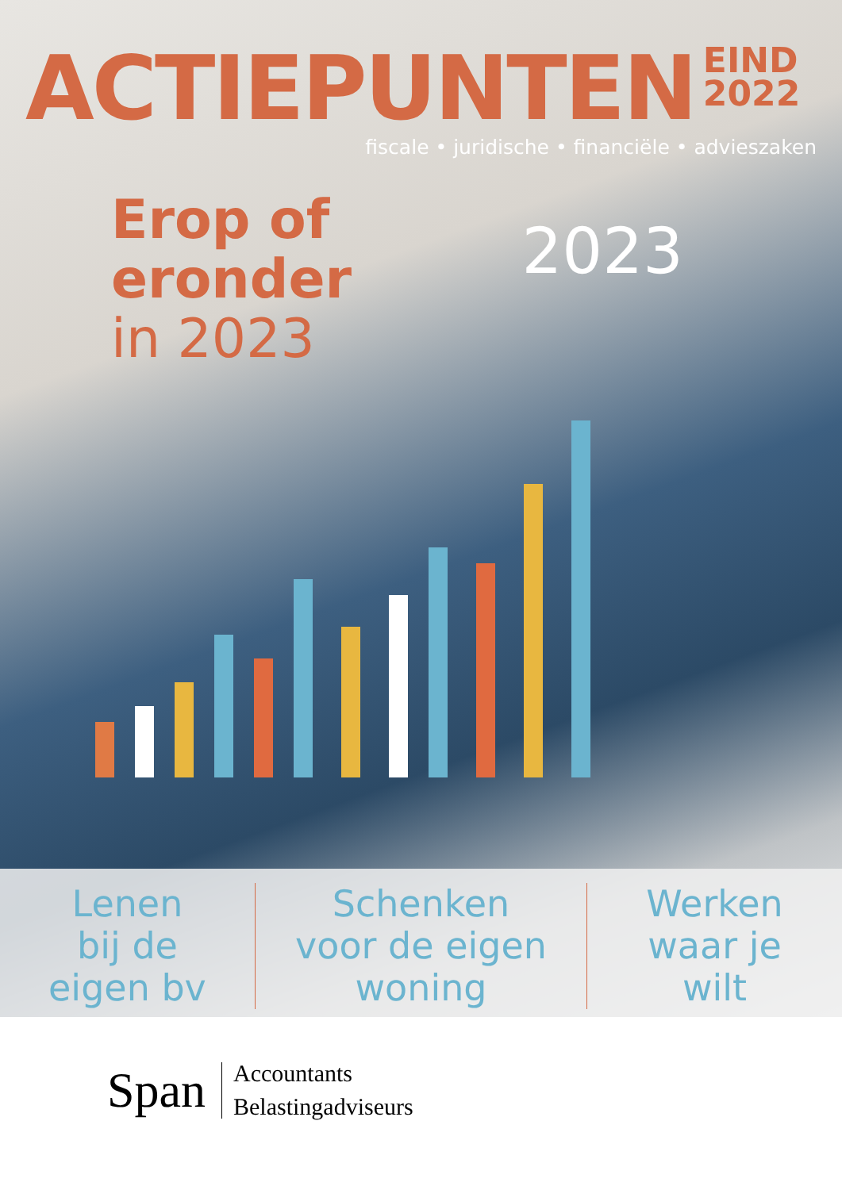ACTIEPUNTEN
EIND
2022
fiscale • juridische • financiële • advieszaken
Erop of
eronder
in 2023
2023
Lenen
bij de
eigen bv
Schenken
voor de eigen
woning
Werken
waar je
wilt
Span
Accountants
Belastingadviseurs